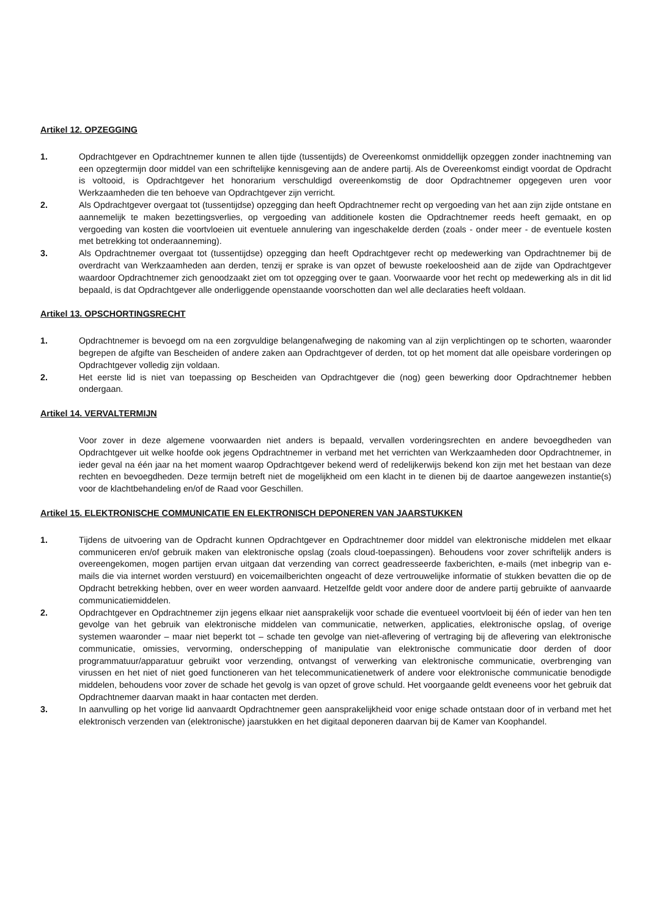Artikel 12. OPZEGGING
1. Opdrachtgever en Opdrachtnemer kunnen te allen tijde (tussentijds) de Overeenkomst onmiddellijk opzeggen zonder inachtneming van een opzegtermijn door middel van een schriftelijke kennisgeving aan de andere partij. Als de Overeenkomst eindigt voordat de Opdracht is voltooid, is Opdrachtgever het honorarium verschuldigd overeenkomstig de door Opdrachtnemer opgegeven uren voor Werkzaamheden die ten behoeve van Opdrachtgever zijn verricht.
2. Als Opdrachtgever overgaat tot (tussentijdse) opzegging dan heeft Opdrachtnemer recht op vergoeding van het aan zijn zijde ontstane en aannemelijk te maken bezettingsverlies, op vergoeding van additionele kosten die Opdrachtnemer reeds heeft gemaakt, en op vergoeding van kosten die voortvloeien uit eventuele annulering van ingeschakelde derden (zoals - onder meer - de eventuele kosten met betrekking tot onderaanneming).
3. Als Opdrachtnemer overgaat tot (tussentijdse) opzegging dan heeft Opdrachtgever recht op medewerking van Opdrachtnemer bij de overdracht van Werkzaamheden aan derden, tenzij er sprake is van opzet of bewuste roekeloosheid aan de zijde van Opdrachtgever waardoor Opdrachtnemer zich genoodzaakt ziet om tot opzegging over te gaan. Voorwaarde voor het recht op medewerking als in dit lid bepaald, is dat Opdrachtgever alle onderliggende openstaande voorschotten dan wel alle declaraties heeft voldaan.
Artikel 13. OPSCHORTINGSRECHT
1. Opdrachtnemer is bevoegd om na een zorgvuldige belangenafweging de nakoming van al zijn verplichtingen op te schorten, waaronder begrepen de afgifte van Bescheiden of andere zaken aan Opdrachtgever of derden, tot op het moment dat alle opeisbare vorderingen op Opdrachtgever volledig zijn voldaan.
2. Het eerste lid is niet van toepassing op Bescheiden van Opdrachtgever die (nog) geen bewerking door Opdrachtnemer hebben ondergaan.
Artikel 14. VERVALTERMIJN
Voor zover in deze algemene voorwaarden niet anders is bepaald, vervallen vorderingsrechten en andere bevoegdheden van Opdrachtgever uit welke hoofde ook jegens Opdrachtnemer in verband met het verrichten van Werkzaamheden door Opdrachtnemer, in ieder geval na één jaar na het moment waarop Opdrachtgever bekend werd of redelijkerwijs bekend kon zijn met het bestaan van deze rechten en bevoegdheden. Deze termijn betreft niet de mogelijkheid om een klacht in te dienen bij de daartoe aangewezen instantie(s) voor de klachtbehandeling en/of de Raad voor Geschillen.
Artikel 15. ELEKTRONISCHE COMMUNICATIE EN ELEKTRONISCH DEPONEREN VAN JAARSTUKKEN
1. Tijdens de uitvoering van de Opdracht kunnen Opdrachtgever en Opdrachtnemer door middel van elektronische middelen met elkaar communiceren en/of gebruik maken van elektronische opslag (zoals cloud-toepassingen). Behoudens voor zover schriftelijk anders is overeengekomen, mogen partijen ervan uitgaan dat verzending van correct geadresseerde faxberichten, e-mails (met inbegrip van e-mails die via internet worden verstuurd) en voicemailberichten ongeacht of deze vertrouwelijke informatie of stukken bevatten die op de Opdracht betrekking hebben, over en weer worden aanvaard. Hetzelfde geldt voor andere door de andere partij gebruikte of aanvaarde communicatiemiddelen.
2. Opdrachtgever en Opdrachtnemer zijn jegens elkaar niet aansprakelijk voor schade die eventueel voortvloeit bij één of ieder van hen ten gevolge van het gebruik van elektronische middelen van communicatie, netwerken, applicaties, elektronische opslag, of overige systemen waaronder – maar niet beperkt tot – schade ten gevolge van niet-aflevering of vertraging bij de aflevering van elektronische communicatie, omissies, vervorming, onderschepping of manipulatie van elektronische communicatie door derden of door programmatuur/apparatuur gebruikt voor verzending, ontvangst of verwerking van elektronische communicatie, overbrenging van virussen en het niet of niet goed functioneren van het telecommunicatienetwerk of andere voor elektronische communicatie benodigde middelen, behoudens voor zover de schade het gevolg is van opzet of grove schuld. Het voorgaande geldt eveneens voor het gebruik dat Opdrachtnemer daarvan maakt in haar contacten met derden.
3. In aanvulling op het vorige lid aanvaardt Opdrachtnemer geen aansprakelijkheid voor enige schade ontstaan door of in verband met het elektronisch verzenden van (elektronische) jaarstukken en het digitaal deponeren daarvan bij de Kamer van Koophandel.